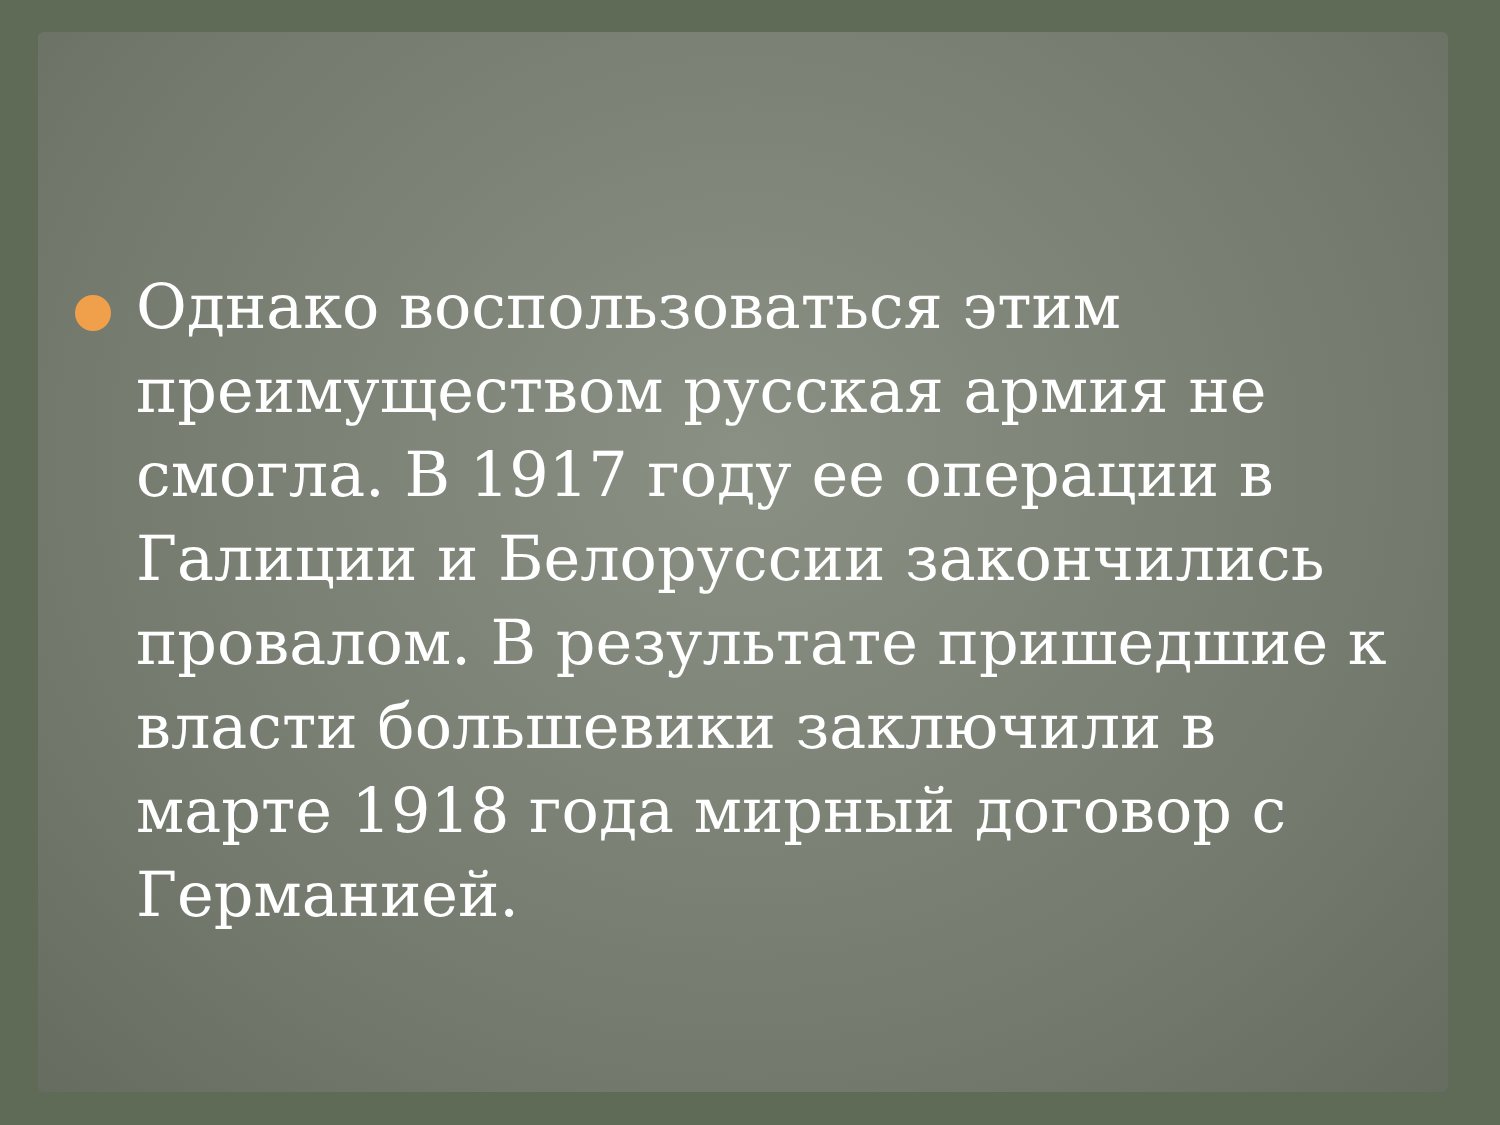Однако воспользоваться этим преимуществом русская армия не смогла. В 1917 году ее операции в Галиции и Белоруссии закончились провалом. В результате пришедшие к власти большевики заключили в марте 1918 года мирный договор с Германией.